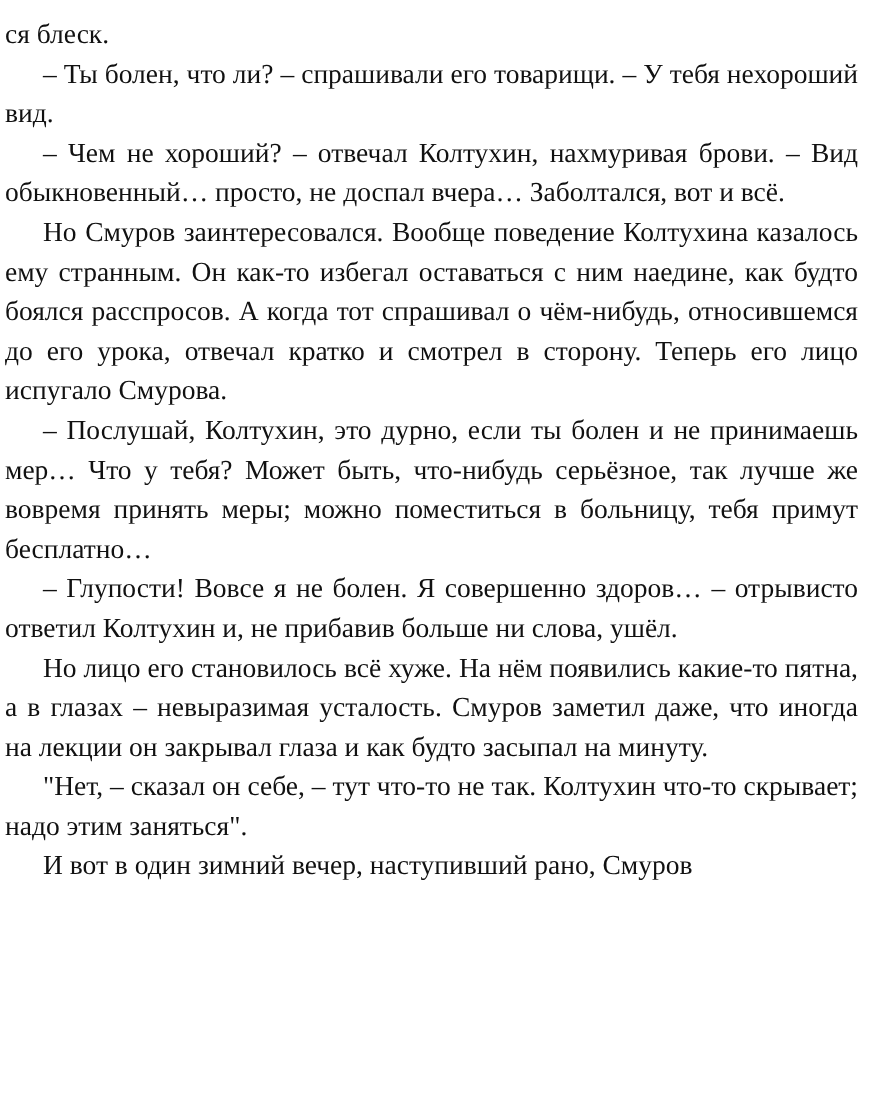ся блеск.
– Ты болен, что ли? – спрашивали его товарищи. – У тебя нехороший вид.
– Чем не хороший? – отвечал Колтухин, нахмуривая брови. – Вид обыкновенный… просто, не доспал вчера… Заболтался, вот и всё.
Но Смуров заинтересовался. Вообще поведение Колтухина казалось ему странным. Он как-то избегал оставаться с ним наедине, как будто боялся расспросов. А когда тот спрашивал о чём-нибудь, относившемся до его урока, отвечал кратко и смотрел в сторону. Теперь его лицо испугало Смурова.
– Послушай, Колтухин, это дурно, если ты болен и не принимаешь мер… Что у тебя? Может быть, что-нибудь серьёзное, так лучше же вовремя принять меры; можно поместиться в больницу, тебя примут бесплатно…
– Глупости! Вовсе я не болен. Я совершенно здоров… – отрывисто ответил Колтухин и, не прибавив больше ни слова, ушёл.
Но лицо его становилось всё хуже. На нём появились какие-то пятна, а в глазах – невыразимая усталость. Смуров заметил даже, что иногда на лекции он закрывал глаза и как будто засыпал на минуту.
"Нет, – сказал он себе, – тут что-то не так. Колтухин что-то скрывает; надо этим заняться".
И вот в один зимний вечер, наступивший рано, Смуров